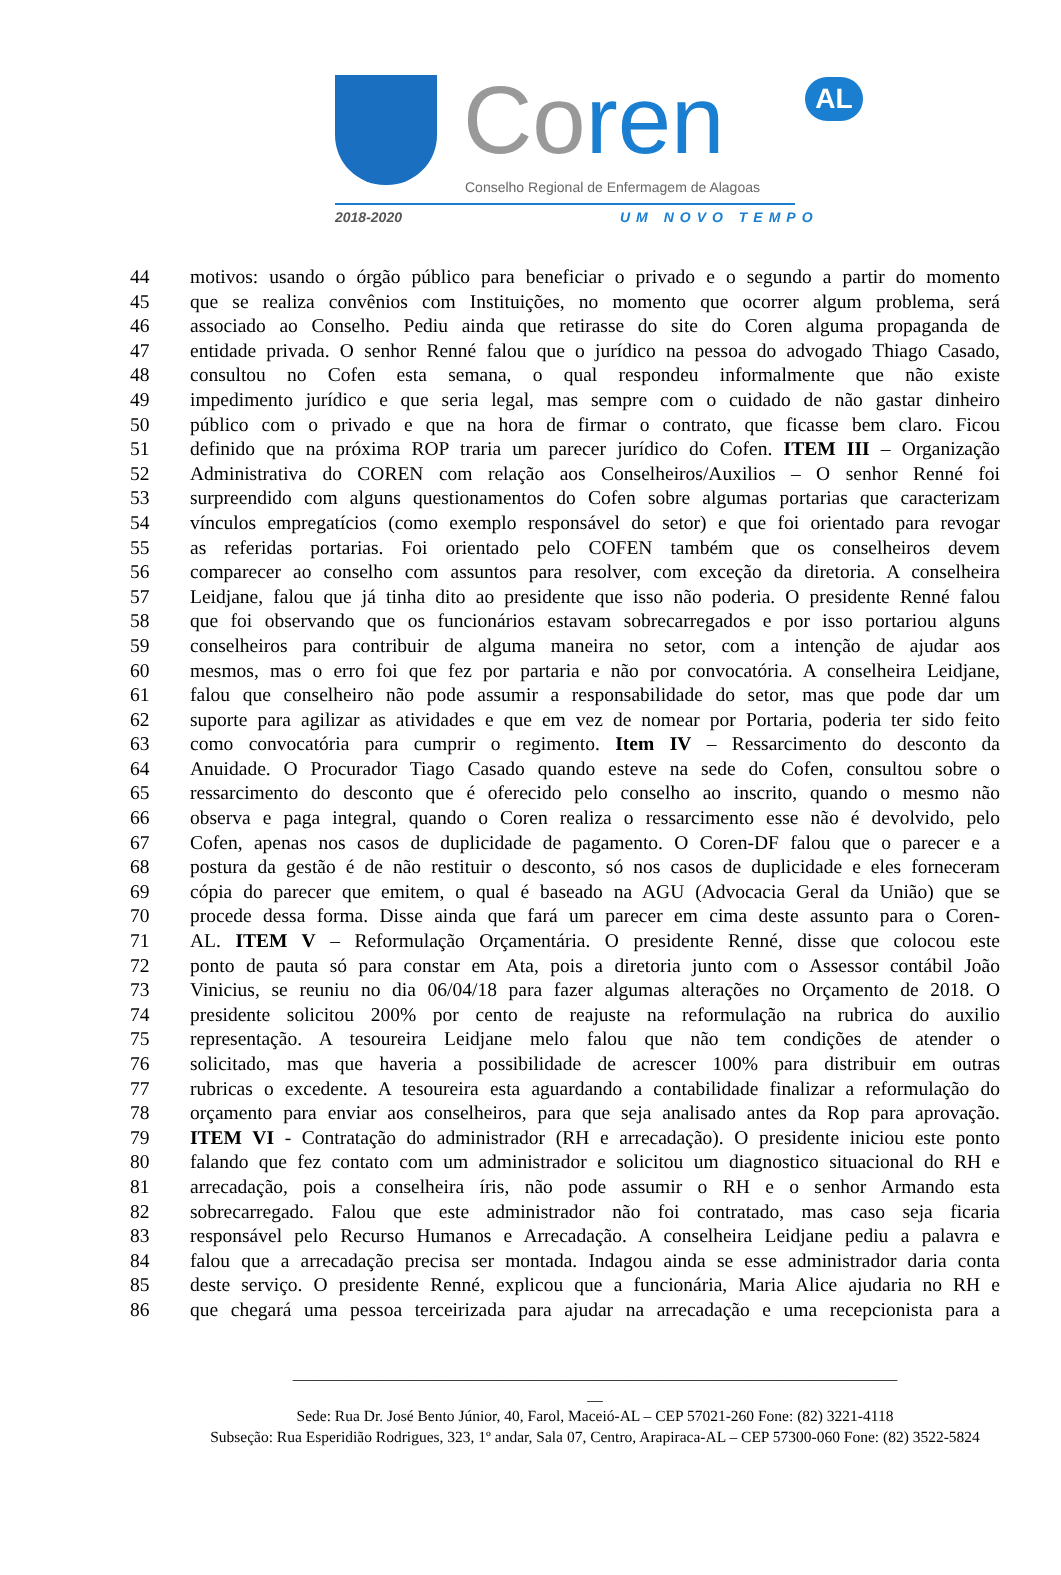Coren AL
Conselho Regional de Enfermagem de Alagoas
2018-2020 UM NOVO TEMPO
44 motivos: usando o órgão público para beneficiar o privado e o segundo a partir do momento
45 que se realiza convênios com Instituições, no momento que ocorrer algum problema, será
46 associado ao Conselho. Pediu ainda que retirasse do site do Coren alguma propaganda de
47 entidade privada. O senhor Renné falou que o jurídico na pessoa do advogado Thiago Casado,
48 consultou no Cofen esta semana, o qual respondeu informalmente que não existe
49 impedimento jurídico e que seria legal, mas sempre com o cuidado de não gastar dinheiro
50 público com o privado e que na hora de firmar o contrato, que ficasse bem claro. Ficou
51 definido que na próxima ROP traria um parecer jurídico do Cofen. ITEM III – Organização
52 Administrativa do COREN com relação aos Conselheiros/Auxilios – O senhor Renné foi
53 surpreendido com alguns questionamentos do Cofen sobre algumas portarias que caracterizam
54 vínculos empregatícios (como exemplo responsável do setor) e que foi orientado para revogar
55 as referidas portarias. Foi orientado pelo COFEN também que os conselheiros devem
56 comparecer ao conselho com assuntos para resolver, com exceção da diretoria. A conselheira
57 Leidjane, falou que já tinha dito ao presidente que isso não poderia. O presidente Renné falou
58 que foi observando que os funcionários estavam sobrecarregados e por isso portariou alguns
59 conselheiros para contribuir de alguma maneira no setor, com a intenção de ajudar aos
60 mesmos, mas o erro foi que fez por partaria e não por convocatória. A conselheira Leidjane,
61 falou que conselheiro não pode assumir a responsabilidade do setor, mas que pode dar um
62 suporte para agilizar as atividades e que em vez de nomear por Portaria, poderia ter sido feito
63 como convocatória para cumprir o regimento. Item IV – Ressarcimento do desconto da
64 Anuidade. O Procurador Tiago Casado quando esteve na sede do Cofen, consultou sobre o
65 ressarcimento do desconto que é oferecido pelo conselho ao inscrito, quando o mesmo não
66 observa e paga integral, quando o Coren realiza o ressarcimento esse não é devolvido, pelo
67 Cofen, apenas nos casos de duplicidade de pagamento. O Coren-DF falou que o parecer e a
68 postura da gestão é de não restituir o desconto, só nos casos de duplicidade e eles forneceram
69 cópia do parecer que emitem, o qual é baseado na AGU (Advocacia Geral da União) que se
70 procede dessa forma. Disse ainda que fará um parecer em cima deste assunto para o Coren-
71 AL. ITEM V – Reformulação Orçamentária. O presidente Renné, disse que colocou este
72 ponto de pauta só para constar em Ata, pois a diretoria junto com o Assessor contábil João
73 Vinicius, se reuniu no dia 06/04/18 para fazer algumas alterações no Orçamento de 2018. O
74 presidente solicitou 200% por cento de reajuste na reformulação na rubrica do auxilio
75 representação. A tesoureira Leidjane melo falou que não tem condições de atender o
76 solicitado, mas que haveria a possibilidade de acrescer 100% para distribuir em outras
77 rubricas o excedente. A tesoureira esta aguardando a contabilidade finalizar a reformulação do
78 orçamento para enviar aos conselheiros, para que seja analisado antes da Rop para aprovação.
79 ITEM VI - Contratação do administrador (RH e arrecadação). O presidente iniciou este ponto
80 falando que fez contato com um administrador e solicitou um diagnostico situacional do RH e
81 arrecadação, pois a conselheira íris, não pode assumir o RH e o senhor Armando esta
82 sobrecarregado. Falou que este administrador não foi contratado, mas caso seja ficaria
83 responsável pelo Recurso Humanos e Arrecadação. A conselheira Leidjane pediu a palavra e
84 falou que a arrecadação precisa ser montada. Indagou ainda se esse administrador daria conta
85 deste serviço. O presidente Renné, explicou que a funcionária, Maria Alice ajudaria no RH e
86 que chegará uma pessoa terceirizada para ajudar na arrecadação e uma recepcionista para a
______________________________________________________________________________
__
Sede: Rua Dr. José Bento Júnior, 40, Farol, Maceió-AL – CEP 57021-260 Fone: (82) 3221-4118
Subseção: Rua Esperidião Rodrigues, 323, 1º andar, Sala 07, Centro, Arapiraca-AL – CEP 57300-060 Fone: (82) 3522-5824